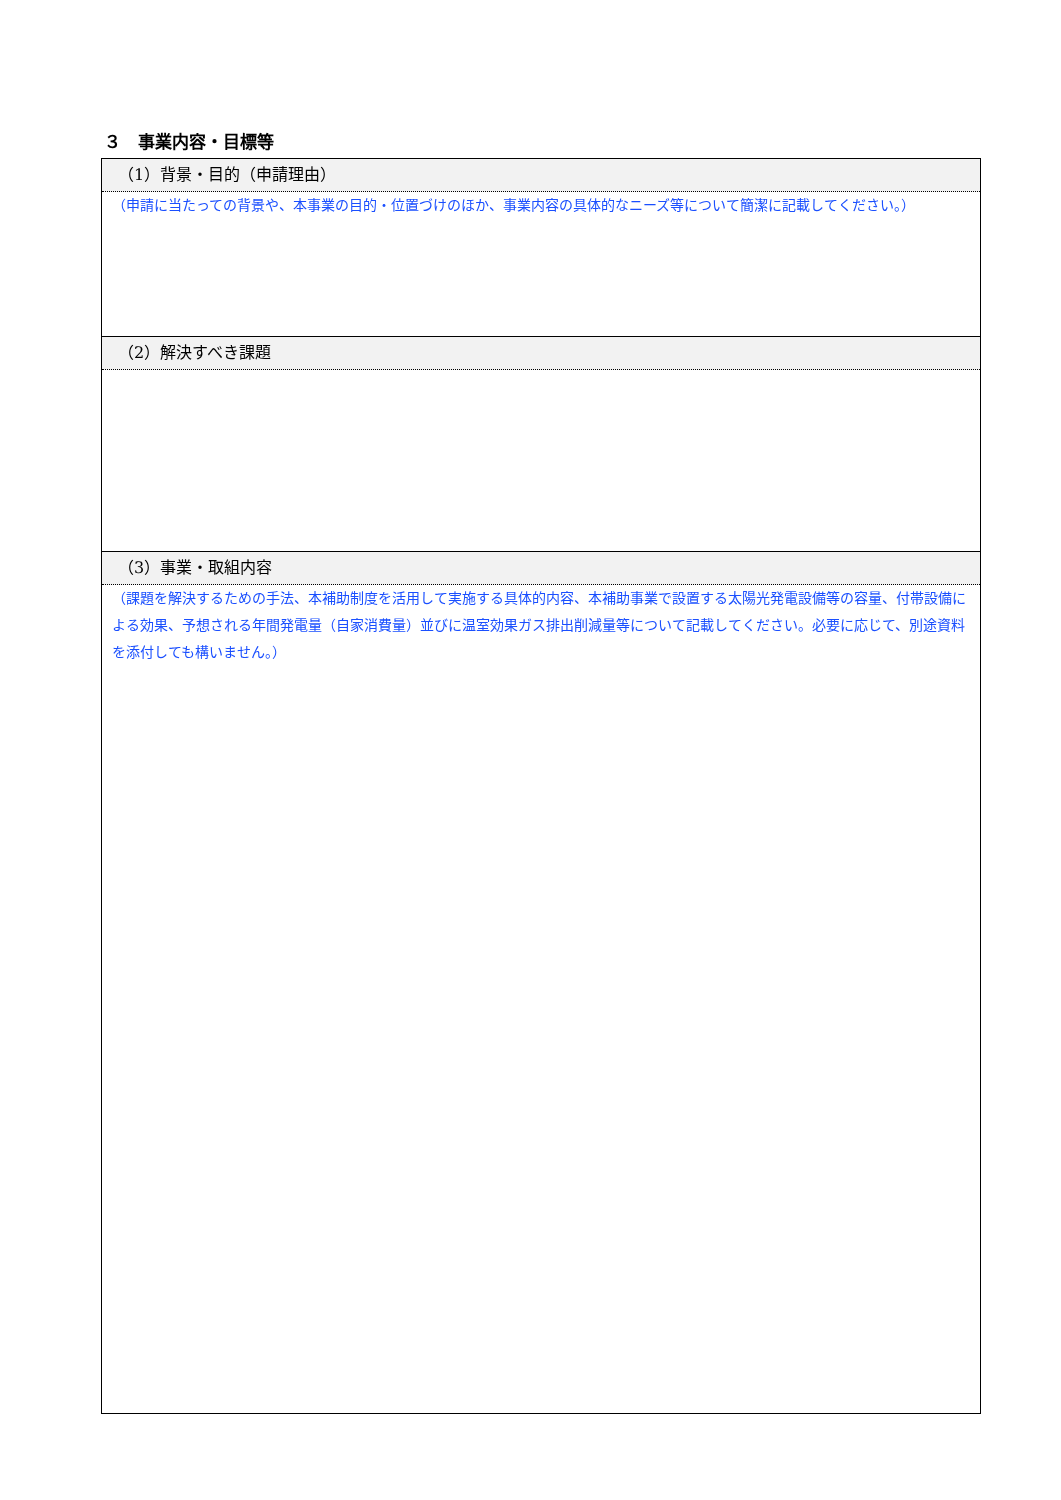３　事業内容・目標等
| （1）背景・目的（申請理由） |
| （申請に当たっての背景や、本事業の目的・位置づけのほか、事業内容の具体的なニーズ等について簡潔に記載してください。） |
| （2）解決すべき課題 |
| （3）事業・取組内容 |
| （課題を解決するための手法、本補助制度を活用して実施する具体的内容、本補助事業で設置する太陽光発電設備等の容量、付帯設備による効果、予想される年間発電量（自家消費量）並びに温室効果ガス排出削減量等について記載してください。必要に応じて、別途資料を添付しても構いません。） |